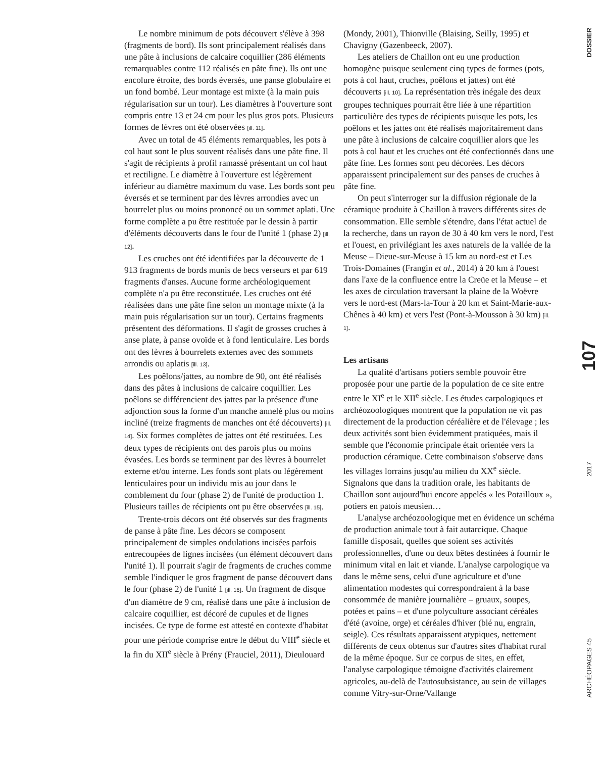Le nombre minimum de pots découvert s'élève à 398 (fragments de bord). Ils sont principalement réalisés dans une pâte à inclusions de calcaire coquillier (286 éléments remarquables contre 112 réalisés en pâte fine). Ils ont une encolure étroite, des bords éversés, une panse globulaire et un fond bombé. Leur montage est mixte (à la main puis régularisation sur un tour). Les diamètres à l'ouverture sont compris entre 13 et 24 cm pour les plus gros pots. Plusieurs formes de lèvres ont été observées [ill. 11].
Avec un total de 45 éléments remarquables, les pots à col haut sont le plus souvent réalisés dans une pâte fine. Il s'agit de récipients à profil ramassé présentant un col haut et rectiligne. Le diamètre à l'ouverture est légèrement inférieur au diamètre maximum du vase. Les bords sont peu éversés et se terminent par des lèvres arrondies avec un bourrelet plus ou moins prononcé ou un sommet aplati. Une forme complète a pu être restituée par le dessin à partir d'éléments découverts dans le four de l'unité 1 (phase 2) [ill. 12].
Les cruches ont été identifiées par la découverte de 1 913 fragments de bords munis de becs verseurs et par 619 fragments d'anses. Aucune forme archéologiquement complète n'a pu être reconstituée. Les cruches ont été réalisées dans une pâte fine selon un montage mixte (à la main puis régularisation sur un tour). Certains fragments présentent des déformations. Il s'agit de grosses cruches à anse plate, à panse ovoïde et à fond lenticulaire. Les bords ont des lèvres à bourrelets externes avec des sommets arrondis ou aplatis [ill. 13].
Les poêlons/jattes, au nombre de 90, ont été réalisés dans des pâtes à inclusions de calcaire coquillier. Les poêlons se différencient des jattes par la présence d'une adjonction sous la forme d'un manche annelé plus ou moins incliné (treize fragments de manches ont été découverts) [ill. 14]. Six formes complètes de jattes ont été restituées. Les deux types de récipients ont des parois plus ou moins évasées. Les bords se terminent par des lèvres à bourrelet externe et/ou interne. Les fonds sont plats ou légèrement lenticulaires pour un individu mis au jour dans le comblement du four (phase 2) de l'unité de production 1. Plusieurs tailles de récipients ont pu être observées [ill. 15].
Trente-trois décors ont été observés sur des fragments de panse à pâte fine. Les décors se composent principalement de simples ondulations incisées parfois entrecoupées de lignes incisées (un élément découvert dans l'unité 1). Il pourrait s'agir de fragments de cruches comme semble l'indiquer le gros fragment de panse découvert dans le four (phase 2) de l'unité 1 [ill. 16]. Un fragment de disque d'un diamètre de 9 cm, réalisé dans une pâte à inclusion de calcaire coquillier, est décoré de cupules et de lignes incisées. Ce type de forme est attesté en contexte d'habitat pour une période comprise entre le début du VIII<sup>e</sup> siècle et la fin du XII<sup>e</sup> siècle à Prény (Frauciel, 2011), Dieulouard
(Mondy, 2001), Thionville (Blaising, Seilly, 1995) et Chavigny (Gazenbeeck, 2007).
Les ateliers de Chaillon ont eu une production homogène puisque seulement cinq types de formes (pots, pots à col haut, cruches, poêlons et jattes) ont été découverts [ill. 10]. La représentation très inégale des deux groupes techniques pourrait être liée à une répartition particulière des types de récipients puisque les pots, les poêlons et les jattes ont été réalisés majoritairement dans une pâte à inclusions de calcaire coquillier alors que les pots à col haut et les cruches ont été confectionnés dans une pâte fine. Les formes sont peu décorées. Les décors apparaissent principalement sur des panses de cruches à pâte fine.
On peut s'interroger sur la diffusion régionale de la céramique produite à Chaillon à travers différents sites de consommation. Elle semble s'étendre, dans l'état actuel de la recherche, dans un rayon de 30 à 40 km vers le nord, l'est et l'ouest, en privilégiant les axes naturels de la vallée de la Meuse – Dieue-sur-Meuse à 15 km au nord-est et Les Trois-Domaines (Frangin et al., 2014) à 20 km à l'ouest dans l'axe de la confluence entre la Creüe et la Meuse – et les axes de circulation traversant la plaine de la Woëvre vers le nord-est (Mars-la-Tour à 20 km et Saint-Marie-aux-Chênes à 40 km) et vers l'est (Pont-à-Mousson à 30 km) [ill. 1].
Les artisans
La qualité d'artisans potiers semble pouvoir être proposée pour une partie de la population de ce site entre entre le XI<sup>e</sup> et le XII<sup>e</sup> siècle. Les études carpologiques et archéozoologiques montrent que la population ne vit pas directement de la production céréalière et de l'élevage ; les deux activités sont bien évidemment pratiquées, mais il semble que l'économie principale était orientée vers la production céramique. Cette combinaison s'observe dans les villages lorrains jusqu'au milieu du XX<sup>e</sup> siècle. Signalons que dans la tradition orale, les habitants de Chaillon sont aujourd'hui encore appelés « les Potailloux », potiers en patois meusien…
L'analyse archéozoologique met en évidence un schéma de production animale tout à fait autarcique. Chaque famille disposait, quelles que soient ses activités professionnelles, d'une ou deux bêtes destinées à fournir le minimum vital en lait et viande. L'analyse carpologique va dans le même sens, celui d'une agriculture et d'une alimentation modestes qui correspondraient à la base consommée de manière journalière – gruaux, soupes, potées et pains – et d'une polyculture associant céréales d'été (avoine, orge) et céréales d'hiver (blé nu, engrain, seigle). Ces résultats apparaissent atypiques, nettement différents de ceux obtenus sur d'autres sites d'habitat rural de la même époque. Sur ce corpus de sites, en effet, l'analyse carpologique témoigne d'activités clairement agricoles, au-delà de l'autosubsistance, au sein de villages comme Vitry-sur-Orne/Vallange
DOSSIER
107
2017
ARCHÉOPAGES 45